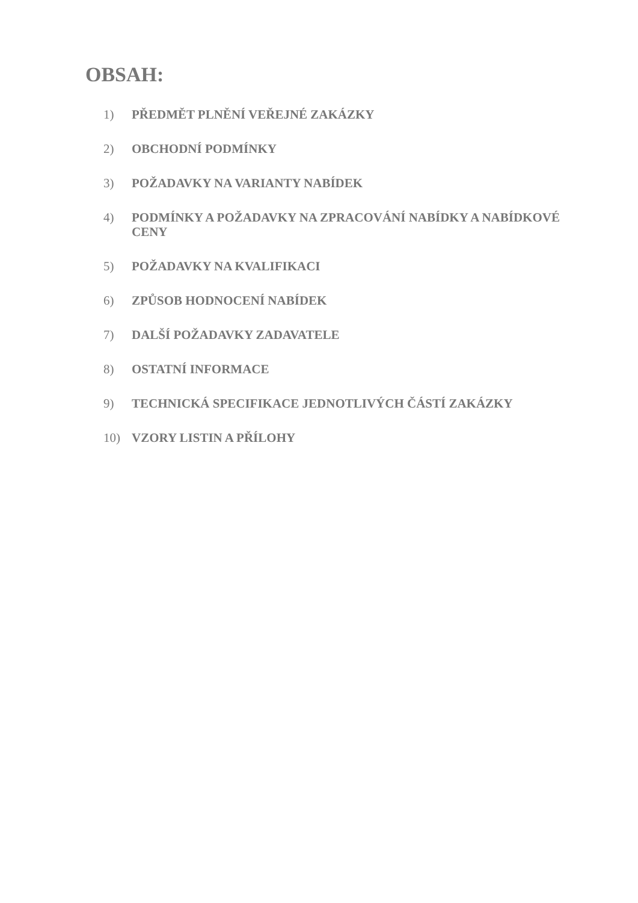OBSAH:
1) PŘEDMĚT PLNĚNÍ VEŘEJNÉ ZAKÁZKY
2) OBCHODNÍ PODMÍNKY
3) POŽADAVKY NA VARIANTY NABÍDEK
4) PODMÍNKY A POŽADAVKY NA ZPRACOVÁNÍ NABÍDKY A NABÍDKOVÉ CENY
5) POŽADAVKY NA KVALIFIKACI
6) ZPŮSOB HODNOCENÍ NABÍDEK
7) DALŠÍ POŽADAVKY ZADAVATELE
8) OSTATNÍ INFORMACE
9) TECHNICKÁ SPECIFIKACE JEDNOTLIVÝCH ČÁSTÍ ZAKÁZKY
10) VZORY LISTIN A PŘÍLOHY